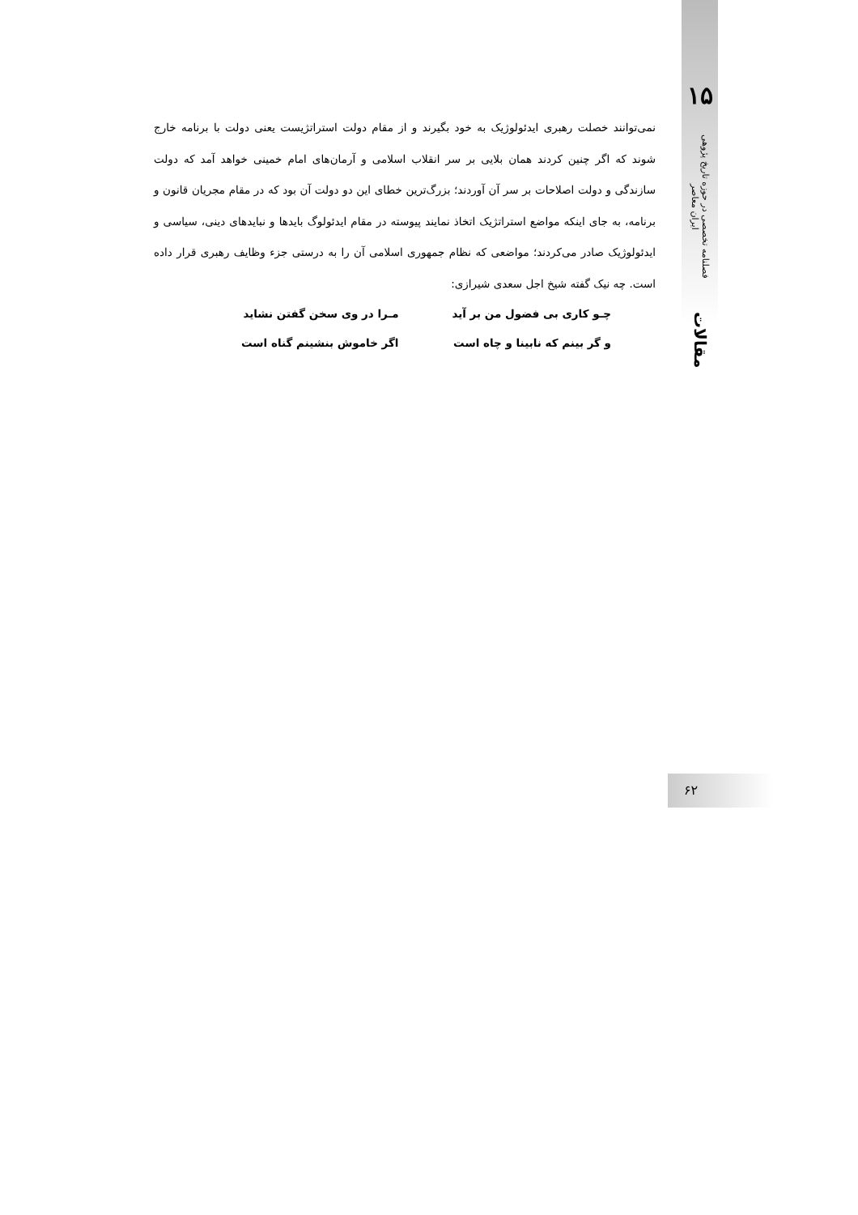۱۵
فصلنامه تخصصی در حوزه تاریخ پژوهی ایران معاصر
مقالات
نمی‌توانند خصلت رهبری ایدئولوژیک به خود بگیرند و از مقام دولت استراتژیست یعنی دولت با برنامه خارج شوند که اگر چنین کردند همان بلایی بر سر انقلاب اسلامی و آرمان‌های امام خمینی خواهد آمد که دولت سازندگی و دولت اصلاحات بر سر آن آوردند؛ بزرگ‌ترین خطای این دو دولت آن بود که در مقام مجریان قانون و برنامه، به جای اینکه مواضع استراتژیک اتخاذ نمایند پیوسته در مقام ایدئولوگ بایدها و نبایدهای دینی، سیاسی و ایدئولوژیک صادر می‌کردند؛ مواضعی که نظام جمهوری اسلامی آن را به درستی جزء وظایف رهبری قرار داده است. چه نیک گفته شیخ اجل سعدی شیرازی:
چـو کاری بی فضول من بر آید
مـرا در وی سخن گفتن نشاید
و گر بینم که نابینا و چاه است
اگر خاموش بنشینم گناه است
۶۲